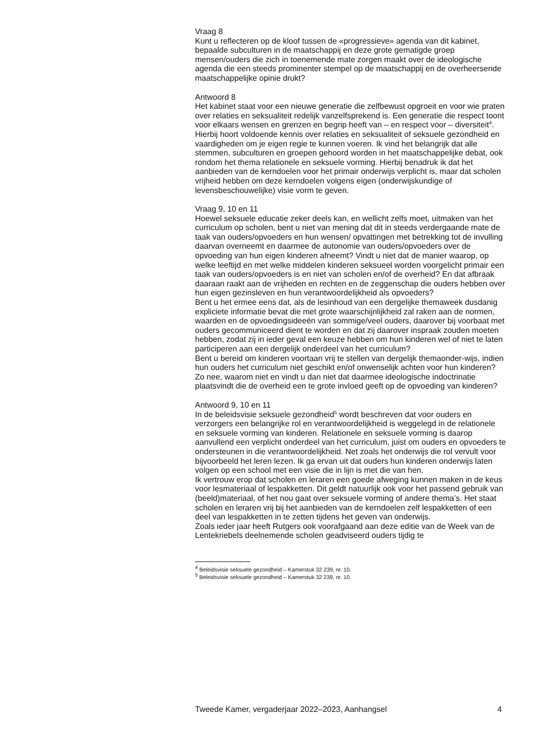Vraag 8
Kunt u reflecteren op de kloof tussen de «progressieve» agenda van dit kabinet, bepaalde subculturen in de maatschappij en deze grote gematigde groep mensen/ouders die zich in toenemende mate zorgen maakt over de ideologische agenda die een steeds prominenter stempel op de maatschappij en de overheersende maatschappelijke opinie drukt?
Antwoord 8
Het kabinet staat voor een nieuwe generatie die zelfbewust opgroeit en voor wie praten over relaties en seksualiteit redelijk vanzelfsprekend is. Een generatie die respect toont voor elkaars wensen en grenzen en begrip heeft van – en respect voor – diversiteit<sup>4</sup>. Hierbij hoort voldoende kennis over relaties en seksualiteit of seksuele gezondheid en vaardigheden om je eigen regie te kunnen voeren. Ik vind het belangrijk dat alle stemmen, subculturen en groepen gehoord worden in het maatschappelijke debat, ook rondom het thema relationele en seksuele vorming. Hierbij benadruk ik dat het aanbieden van de kerndoelen voor het primair onderwijs verplicht is, maar dat scholen vrijheid hebben om deze kerndoelen volgens eigen (onderwijskundige of levensbeschouwelijke) visie vorm te geven.
Vraag 9, 10 en 11
Hoewel seksuele educatie zeker deels kan, en wellicht zelfs moet, uitmaken van het curriculum op scholen, bent u niet van mening dat dit in steeds verdergaande mate de taak van ouders/opvoeders en hun wensen/ opvattingen met betrekking tot de invulling daarvan overneemt en daarmee de autonomie van ouders/opvoeders over de opvoeding van hun eigen kinderen afneemt? Vindt u niet dat de manier waarop, op welke leeftijd en met welke middelen kinderen seksueel worden voorgelicht primair een taak van ouders/opvoeders is en niet van scholen en/of de overheid? En dat afbraak daaraan raakt aan de vrijheden en rechten en de zeggenschap die ouders hebben over hun eigen gezinsleven en hun verantwoordelijkheid als opvoeders?
Bent u het ermee eens dat, als de lesinhoud van een dergelijke themaweek dusdanig expliciete informatie bevat die met grote waarschijnlijkheid zal raken aan de normen, waarden en de opvoedingsideeën van sommige/veel ouders, daarover bij voorbaat met ouders gecommuniceerd dient te worden en dat zij daarover inspraak zouden moeten hebben, zodat zij in ieder geval een keuze hebben om hun kinderen wel of niet te laten participeren aan een dergelijk onderdeel van het curriculum?
Bent u bereid om kinderen voortaan vrij te stellen van dergelijk themaonder-wijs, indien hun ouders het curriculum niet geschikt en/of onwenselijk achten voor hun kinderen? Zo nee, waarom niet en vindt u dan niet dat daarmee ideologische indoctrinatie plaatsvindt die de overheid een te grote invloed geeft op de opvoeding van kinderen?
Antwoord 9, 10 en 11
In de beleidsvisie seksuele gezondheid<sup>5</sup> wordt beschreven dat voor ouders en verzorgers een belangrijke rol en verantwoordelijkheid is weggelegd in de relationele en seksuele vorming van kinderen. Relationele en seksuele vorming is daarop aanvullend een verplicht onderdeel van het curriculum, juist om ouders en opvoeders te ondersteunen in die verantwoordelijkheid. Net zoals het onderwijs die rol vervult voor bijvoorbeeld het leren lezen. Ik ga ervan uit dat ouders hun kinderen onderwijs laten volgen op een school met een visie die in lijn is met die van hen.
Ik vertrouw erop dat scholen en leraren een goede afweging kunnen maken in de keus voor lesmateriaal of lespakketten. Dit geldt natuurlijk ook voor het passend gebruik van (beeld)materiaal, of het nou gaat over seksuele vorming of andere thema’s. Het staat scholen en leraren vrij bij het aanbieden van de kerndoelen zelf lespakketten of een deel van lespakketten in te zetten tijdens het geven van onderwijs.
Zoals ieder jaar heeft Rutgers ook voorafgaand aan deze editie van de Week van de Lentekriebels deelnemende scholen geadviseerd ouders tijdig te
<sup>4</sup> Beleidsvisie seksuele gezondheid – Kamerstuk 32 239, nr. 10.
<sup>5</sup> Beleidsvisie seksuele gezondheid – Kamerstuk 32 239, nr. 10.
Tweede Kamer, vergaderjaar 2022–2023, Aanhangsel 4